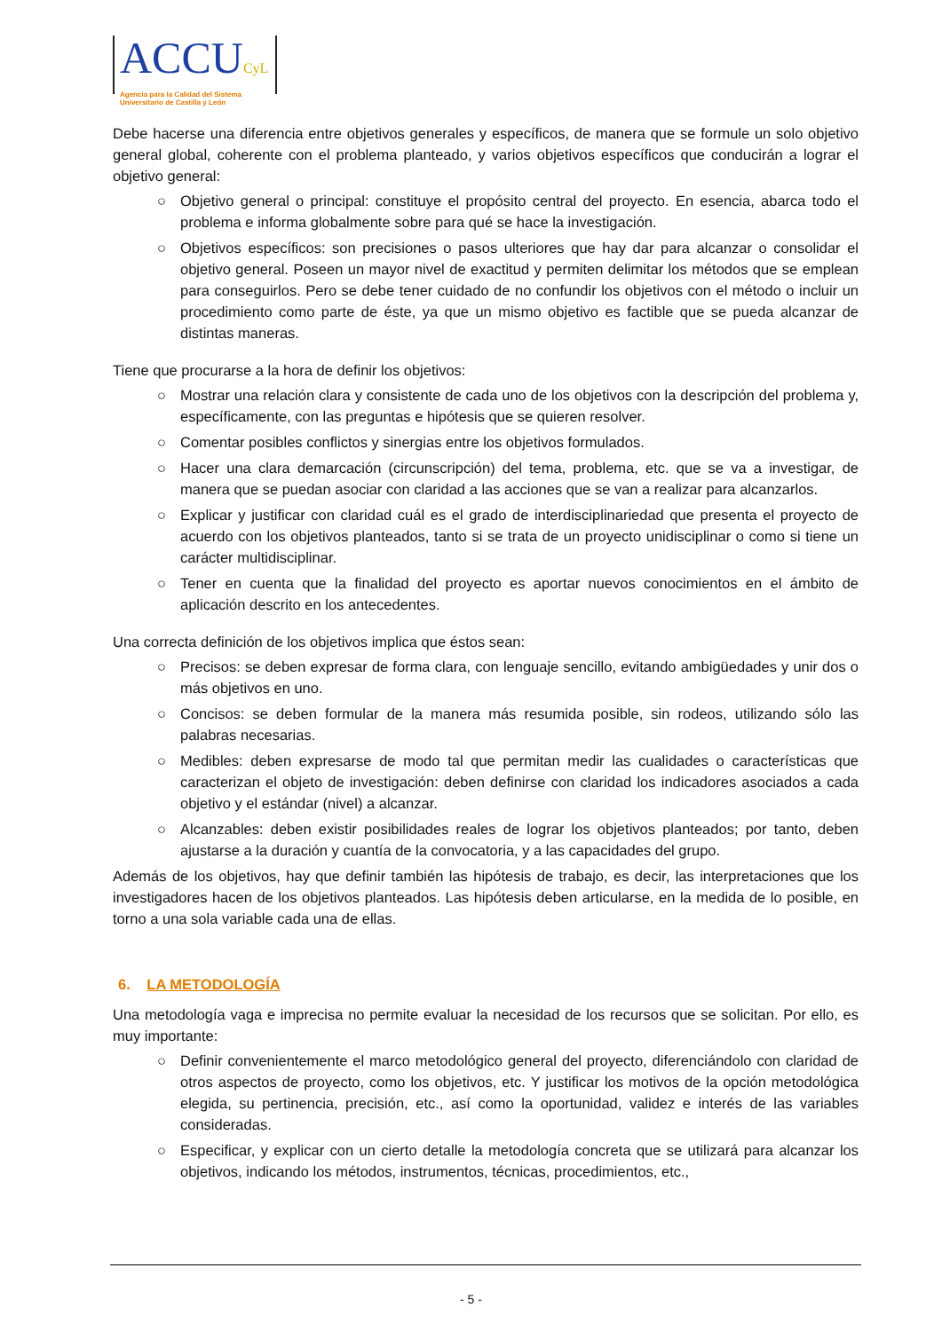ACCUCyL
Agencia para la Calidad del Sistema
Universitario de Castilla y León
Debe hacerse una diferencia entre objetivos generales y específicos, de manera que se formule un solo objetivo general global, coherente con el problema planteado, y varios objetivos específicos que conducirán a lograr el objetivo general:
○ Objetivo general o principal: constituye el propósito central del proyecto. En esencia, abarca todo el problema e informa globalmente sobre para qué se hace la investigación.
○ Objetivos específicos: son precisiones o pasos ulteriores que hay dar para alcanzar o consolidar el objetivo general. Poseen un mayor nivel de exactitud y permiten delimitar los métodos que se emplean para conseguirlos. Pero se debe tener cuidado de no confundir los objetivos con el método o incluir un procedimiento como parte de éste, ya que un mismo objetivo es factible que se pueda alcanzar de distintas maneras.
Tiene que procurarse a la hora de definir los objetivos:
○ Mostrar una relación clara y consistente de cada uno de los objetivos con la descripción del problema y, específicamente, con las preguntas e hipótesis que se quieren resolver.
○ Comentar posibles conflictos y sinergias entre los objetivos formulados.
○ Hacer una clara demarcación (circunscripción) del tema, problema, etc. que se va a investigar, de manera que se puedan asociar con claridad a las acciones que se van a realizar para alcanzarlos.
○ Explicar y justificar con claridad cuál es el grado de interdisciplinariedad que presenta el proyecto de acuerdo con los objetivos planteados, tanto si se trata de un proyecto unidisciplinar o como si tiene un carácter multidisciplinar.
○ Tener en cuenta que la finalidad del proyecto es aportar nuevos conocimientos en el ámbito de aplicación descrito en los antecedentes.
Una correcta definición de los objetivos implica que éstos sean:
○ Precisos: se deben expresar de forma clara, con lenguaje sencillo, evitando ambigüedades y unir dos o más objetivos en uno.
○ Concisos: se deben formular de la manera más resumida posible, sin rodeos, utilizando sólo las palabras necesarias.
○ Medibles: deben expresarse de modo tal que permitan medir las cualidades o características que caracterizan el objeto de investigación: deben definirse con claridad los indicadores asociados a cada objetivo y el estándar (nivel) a alcanzar.
○ Alcanzables: deben existir posibilidades reales de lograr los objetivos planteados; por tanto, deben ajustarse a la duración y cuantía de la convocatoria, y a las capacidades del grupo.
Además de los objetivos, hay que definir también las hipótesis de trabajo, es decir, las interpretaciones que los investigadores hacen de los objetivos planteados. Las hipótesis deben articularse, en la medida de lo posible, en torno a una sola variable cada una de ellas.
6. LA METODOLOGÍA
Una metodología vaga e imprecisa no permite evaluar la necesidad de los recursos que se solicitan. Por ello, es muy importante:
○ Definir convenientemente el marco metodológico general del proyecto, diferenciándolo con claridad de otros aspectos de proyecto, como los objetivos, etc. Y justificar los motivos de la opción metodológica elegida, su pertinencia, precisión, etc., así como la oportunidad, validez e interés de las variables consideradas.
○ Especificar, y explicar con un cierto detalle la metodología concreta que se utilizará para alcanzar los objetivos, indicando los métodos, instrumentos, técnicas, procedimientos, etc.,
- 5 -